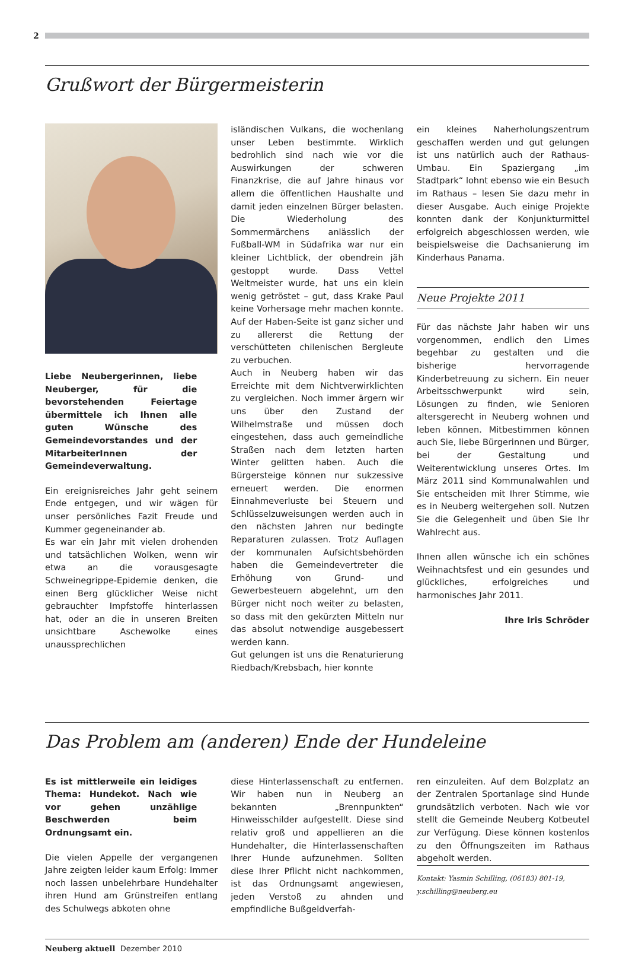2
Grußwort der Bürgermeisterin
Liebe Neubergerinnen, liebe Neuberger, für die bevorstehenden Feiertage übermittele ich Ihnen alle guten Wünsche des Gemeindevorstandes und der MitarbeiterInnen der Gemeindeverwaltung.
Ein ereignisreiches Jahr geht seinem Ende entgegen, und wir wägen für unser persönliches Fazit Freude und Kummer gegeneinander ab.
Es war ein Jahr mit vielen drohenden und tatsächlichen Wolken, wenn wir etwa an die vorausgesagte Schweinegrippe-Epidemie denken, die einen Berg glücklicher Weise nicht gebrauchter Impfstoffe hinterlassen hat, oder an die in unseren Breiten unsichtbare Aschewolke eines unaussprechlichen
isländischen Vulkans, die wochenlang unser Leben bestimmte. Wirklich bedrohlich sind nach wie vor die Auswirkungen der schweren Finanzkrise, die auf Jahre hinaus vor allem die öffentlichen Haushalte und damit jeden einzelnen Bürger belasten. Die Wiederholung des Sommermärchens anlässlich der Fußball-WM in Südafrika war nur ein kleiner Lichtblick, der obendrein jäh gestoppt wurde. Dass Vettel Weltmeister wurde, hat uns ein klein wenig getröstet – gut, dass Krake Paul keine Vorhersage mehr machen konnte. Auf der Haben-Seite ist ganz sicher und zu allererst die Rettung der verschütteten chilenischen Bergleute zu verbuchen.
Auch in Neuberg haben wir das Erreichte mit dem Nichtverwirklichten zu vergleichen. Noch immer ärgern wir uns über den Zustand der Wilhelmstraße und müssen doch eingestehen, dass auch gemeindliche Straßen nach dem letzten harten Winter gelitten haben. Auch die Bürgersteige können nur sukzessive erneuert werden. Die enormen Einnahmeverluste bei Steuern und Schlüsselzuweisungen werden auch in den nächsten Jahren nur bedingte Reparaturen zulassen. Trotz Auflagen der kommunalen Aufsichtsbehörden haben die Gemeindevertreter die Erhöhung von Grund- und Gewerbesteuern abgelehnt, um den Bürger nicht noch weiter zu belasten, so dass mit den gekürzten Mitteln nur das absolut notwendige ausgebessert werden kann.
Gut gelungen ist uns die Renaturierung Riedbach/Krebsbach, hier konnte
ein kleines Naherholungszentrum geschaffen werden und gut gelungen ist uns natürlich auch der Rathaus-Umbau. Ein Spaziergang „im Stadtpark“ lohnt ebenso wie ein Besuch im Rathaus – lesen Sie dazu mehr in dieser Ausgabe. Auch einige Projekte konnten dank der Konjunkturmittel erfolgreich abgeschlossen werden, wie beispielsweise die Dachsanierung im Kinderhaus Panama.
Neue Projekte 2011
Für das nächste Jahr haben wir uns vorgenommen, endlich den Limes begehbar zu gestalten und die bisherige hervorragende Kinderbetreuung zu sichern. Ein neuer Arbeitsschwerpunkt wird sein, Lösungen zu finden, wie Senioren altersgerecht in Neuberg wohnen und leben können. Mitbestimmen können auch Sie, liebe Bürgerinnen und Bürger, bei der Gestaltung und Weiterentwicklung unseres Ortes. Im März 2011 sind Kommunalwahlen und Sie entscheiden mit Ihrer Stimme, wie es in Neuberg weitergehen soll. Nutzen Sie die Gelegenheit und üben Sie Ihr Wahlrecht aus.
Ihnen allen wünsche ich ein schönes Weihnachtsfest und ein gesundes und glückliches, erfolgreiches und harmonisches Jahr 2011.
Ihre Iris Schröder
Das Problem am (anderen) Ende der Hundeleine
Es ist mittlerweile ein leidiges Thema: Hundekot. Nach wie vor gehen unzählige Beschwerden beim Ordnungsamt ein.
Die vielen Appelle der vergangenen Jahre zeigten leider kaum Erfolg: Immer noch lassen unbelehrbare Hundehalter ihren Hund am Grünstreifen entlang des Schulwegs abkoten ohne
diese Hinterlassenschaft zu entfernen. Wir haben nun in Neuberg an bekannten „Brennpunkten“ Hinweisschilder aufgestellt. Diese sind relativ groß und appellieren an die Hundehalter, die Hinterlassenschaften Ihrer Hunde aufzunehmen. Sollten diese Ihrer Pflicht nicht nachkommen, ist das Ordnungsamt angewiesen, jeden Verstoß zu ahnden und empfindliche Bußgeldverfah-
ren einzuleiten. Auf dem Bolzplatz an der Zentralen Sportanlage sind Hunde grundsätzlich verboten. Nach wie vor stellt die Gemeinde Neuberg Kotbeutel zur Verfügung. Diese können kostenlos zu den Öffnungszeiten im Rathaus abgeholt werden.
Kontakt: Yasmin Schilling, (06183) 801-19, y.schilling@neuberg.eu
Neuberg aktuell Dezember 2010